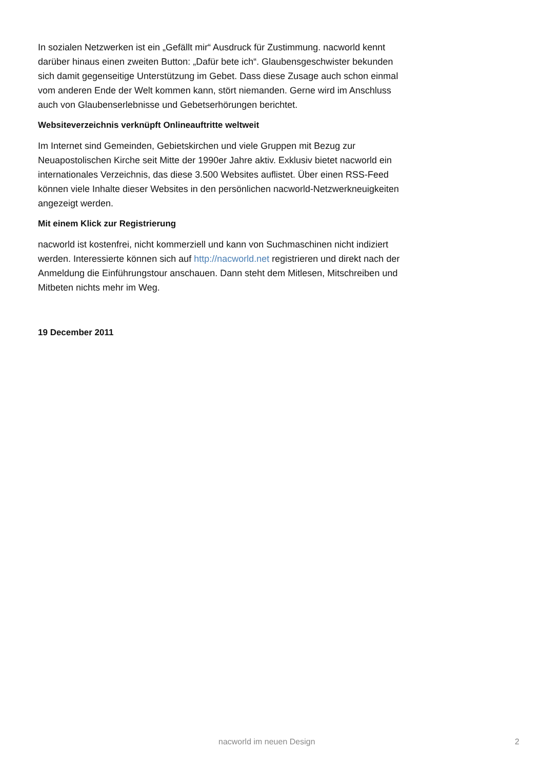In sozialen Netzwerken ist ein „Gefällt mir“ Ausdruck für Zustimmung. nacworld kennt darüber hinaus einen zweiten Button: „Dafür bete ich“. Glaubensgeschwister bekunden sich damit gegenseitige Unterstützung im Gebet. Dass diese Zusage auch schon einmal vom anderen Ende der Welt kommen kann, stört niemanden. Gerne wird im Anschluss auch von Glaubenserlebnisse und Gebetserhörungen berichtet.
Websiteverzeichnis verknüpft Onlineauftritte weltweit
Im Internet sind Gemeinden, Gebietskirchen und viele Gruppen mit Bezug zur Neuapostolischen Kirche seit Mitte der 1990er Jahre aktiv. Exklusiv bietet nacworld ein internationales Verzeichnis, das diese 3.500 Websites auflistet. Über einen RSS-Feed können viele Inhalte dieser Websites in den persönlichen nacworld-Netzwerkneuigkeiten angezeigt werden.
Mit einem Klick zur Registrierung
nacworld ist kostenfrei, nicht kommerziell und kann von Suchmaschinen nicht indiziert werden. Interessierte können sich auf http://nacworld.net registrieren und direkt nach der Anmeldung die Einführungstour anschauen. Dann steht dem Mitlesen, Mitschreiben und Mitbeten nichts mehr im Weg.
19 December 2011
nacworld im neuen Design 2